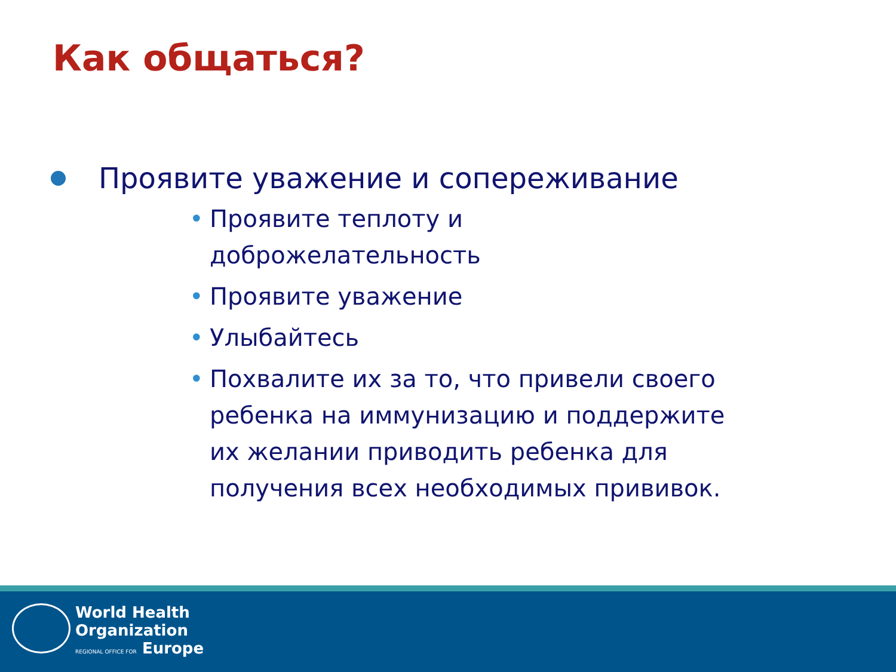Как общаться?
Проявите уважение и сопереживание
• Проявите теплоту и доброжелательность
• Проявите уважение
• Улыбайтесь
• Похвалите их за то, что привели своего ребенка на иммунизацию и поддержите их желании приводить ребенка для получения всех необходимых прививок.
World Health
Organization
REGIONAL OFFICE FOR Europe